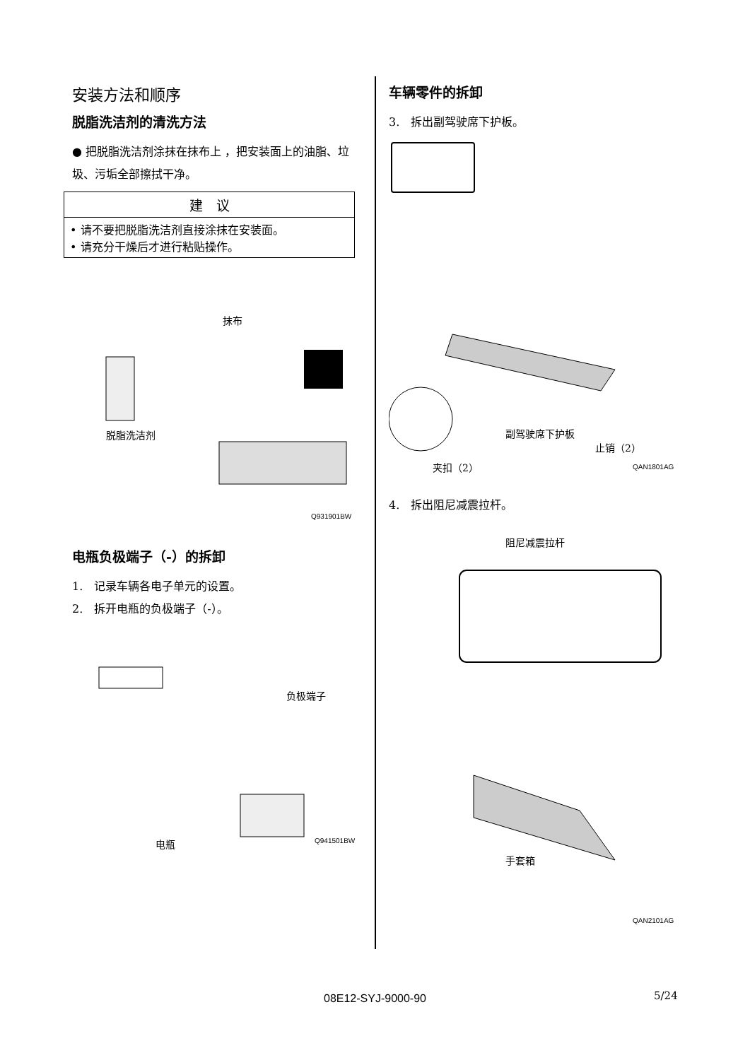安装方法和顺序
脱脂洗洁剂的清洗方法
● 把脱脂洗洁剂涂抹在抹布上 ，把安装面上的油脂、垃圾、污垢全部擦拭干净。
| 建 议 |
| --- |
| • 请不要把脱脂洗洁剂直接涂抹在安装面。 • 请充分干燥后才进行粘贴操作。 |
抹布
脱脂洗洁剂
Q931901BW
电瓶负极端子（-）的拆卸
1.　记录车辆各电子单元的设置。
2.　拆开电瓶的负极端子（-）。
负极端子
电瓶 Q941501BW
车辆零件的拆卸
3.　拆出副驾驶席下护板。
副驾驶席下护板
止销（2）
夹扣（2） QAN1801AG
4.　拆出阻尼减震拉杆。
阻尼减震拉杆
手套箱
QAN2101AG
08E12-SYJ-9000-90 5/24